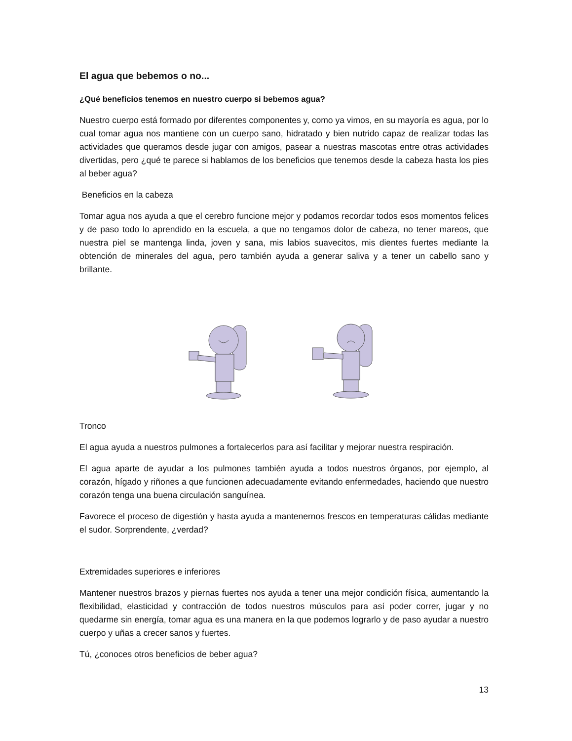El agua que bebemos o no...
¿Qué beneficios tenemos en nuestro cuerpo si bebemos agua?
Nuestro cuerpo está formado por diferentes componentes y, como ya vimos, en su mayoría es agua, por lo cual tomar agua nos mantiene con un cuerpo sano, hidratado y bien nutrido capaz de realizar todas las actividades que queramos desde jugar con amigos, pasear a nuestras mascotas entre otras actividades divertidas, pero ¿qué te parece si hablamos de los beneficios que tenemos desde la cabeza hasta los pies al beber agua?
Beneficios en la cabeza
Tomar agua nos ayuda a que el cerebro funcione mejor y podamos recordar todos esos momentos felices y de paso todo lo aprendido en la escuela, a que no tengamos dolor de cabeza, no tener mareos, que nuestra piel se mantenga linda, joven y sana, mis labios suavecitos, mis dientes fuertes mediante la obtención de minerales del agua, pero también ayuda a generar saliva y a tener un cabello sano y brillante.
Tronco
El agua ayuda a nuestros pulmones a fortalecerlos para así facilitar y mejorar nuestra respiración.
El agua aparte de ayudar a los pulmones también ayuda a todos nuestros órganos, por ejemplo, al corazón, hígado y riñones a que funcionen adecuadamente evitando enfermedades, haciendo que nuestro corazón tenga una buena circulación sanguínea.
Favorece el proceso de digestión y hasta ayuda a mantenernos frescos en temperaturas cálidas mediante el sudor. Sorprendente, ¿verdad?
Extremidades superiores e inferiores
Mantener nuestros brazos y piernas fuertes nos ayuda a tener una mejor condición física, aumentando la flexibilidad, elasticidad y contracción de todos nuestros músculos para así poder correr, jugar y no quedarme sin energía, tomar agua es una manera en la que podemos lograrlo y de paso ayudar a nuestro cuerpo y uñas a crecer sanos y fuertes.
Tú, ¿conoces otros beneficios de beber agua?
13